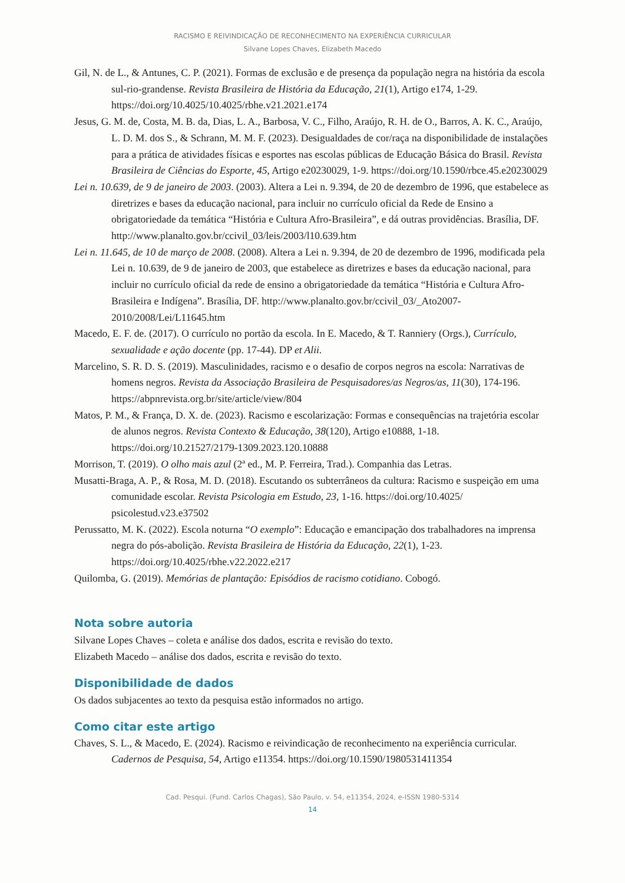RACISMO E REIVINDICAÇÃO DE RECONHECIMENTO NA EXPERIÊNCIA CURRICULAR
Silvane Lopes Chaves, Elizabeth Macedo
Gil, N. de L., & Antunes, C. P. (2021). Formas de exclusão e de presença da população negra na história da escola sul-rio-grandense. Revista Brasileira de História da Educação, 21(1), Artigo e174, 1-29. https://doi.org/10.4025/10.4025/rbhe.v21.2021.e174
Jesus, G. M. de, Costa, M. B. da, Dias, L. A., Barbosa, V. C., Filho, Araújo, R. H. de O., Barros, A. K. C., Araújo, L. D. M. dos S., & Schrann, M. M. F. (2023). Desigualdades de cor/raça na disponibilidade de instalações para a prática de atividades físicas e esportes nas escolas públicas de Educação Básica do Brasil. Revista Brasileira de Ciências do Esporte, 45, Artigo e20230029, 1-9. https://doi.org/10.1590/rbce.45.e20230029
Lei n. 10.639, de 9 de janeiro de 2003. (2003). Altera a Lei n. 9.394, de 20 de dezembro de 1996, que estabelece as diretrizes e bases da educação nacional, para incluir no currículo oficial da Rede de Ensino a obrigatoriedade da temática “História e Cultura Afro-Brasileira”, e dá outras providências. Brasília, DF. http://www.planalto.gov.br/ccivil_03/leis/2003/l10.639.htm
Lei n. 11.645, de 10 de março de 2008. (2008). Altera a Lei n. 9.394, de 20 de dezembro de 1996, modificada pela Lei n. 10.639, de 9 de janeiro de 2003, que estabelece as diretrizes e bases da educação nacional, para incluir no currículo oficial da rede de ensino a obrigatoriedade da temática “História e Cultura Afro-Brasileira e Indígena”. Brasília, DF. http://www.planalto.gov.br/ccivil_03/_Ato2007-2010/2008/Lei/L11645.htm
Macedo, E. F. de. (2017). O currículo no portão da escola. In E. Macedo, & T. Ranniery (Orgs.), Currículo, sexualidade e ação docente (pp. 17-44). DP et Alii.
Marcelino, S. R. D. S. (2019). Masculinidades, racismo e o desafio de corpos negros na escola: Narrativas de homens negros. Revista da Associação Brasileira de Pesquisadores/as Negros/as, 11(30), 174-196. https://abpnrevista.org.br/site/article/view/804
Matos, P. M., & França, D. X. de. (2023). Racismo e escolarização: Formas e consequências na trajetória escolar de alunos negros. Revista Contexto & Educação, 38(120), Artigo e10888, 1-18. https://doi.org/10.21527/2179-1309.2023.120.10888
Morrison, T. (2019). O olho mais azul (2ª ed., M. P. Ferreira, Trad.). Companhia das Letras.
Musatti-Braga, A. P., & Rosa, M. D. (2018). Escutando os subterrâneos da cultura: Racismo e suspeição em uma comunidade escolar. Revista Psicologia em Estudo, 23, 1-16. https://doi.org/10.4025/ psicolestud.v23.e37502
Perussatto, M. K. (2022). Escola noturna “O exemplo”: Educação e emancipação dos trabalhadores na imprensa negra do pós-abolição. Revista Brasileira de História da Educação, 22(1), 1-23. https://doi.org/10.4025/rbhe.v22.2022.e217
Quilomba, G. (2019). Memórias de plantação: Episódios de racismo cotidiano. Cobogó.
Nota sobre autoria
Silvane Lopes Chaves – coleta e análise dos dados, escrita e revisão do texto.
Elizabeth Macedo – análise dos dados, escrita e revisão do texto.
Disponibilidade de dados
Os dados subjacentes ao texto da pesquisa estão informados no artigo.
Como citar este artigo
Chaves, S. L., & Macedo, E. (2024). Racismo e reivindicação de reconhecimento na experiência curricular. Cadernos de Pesquisa, 54, Artigo e11354. https://doi.org/10.1590/1980531411354
Cad. Pesqui. (Fund. Carlos Chagas), São Paulo, v. 54, e11354, 2024, e-ISSN 1980-5314
14